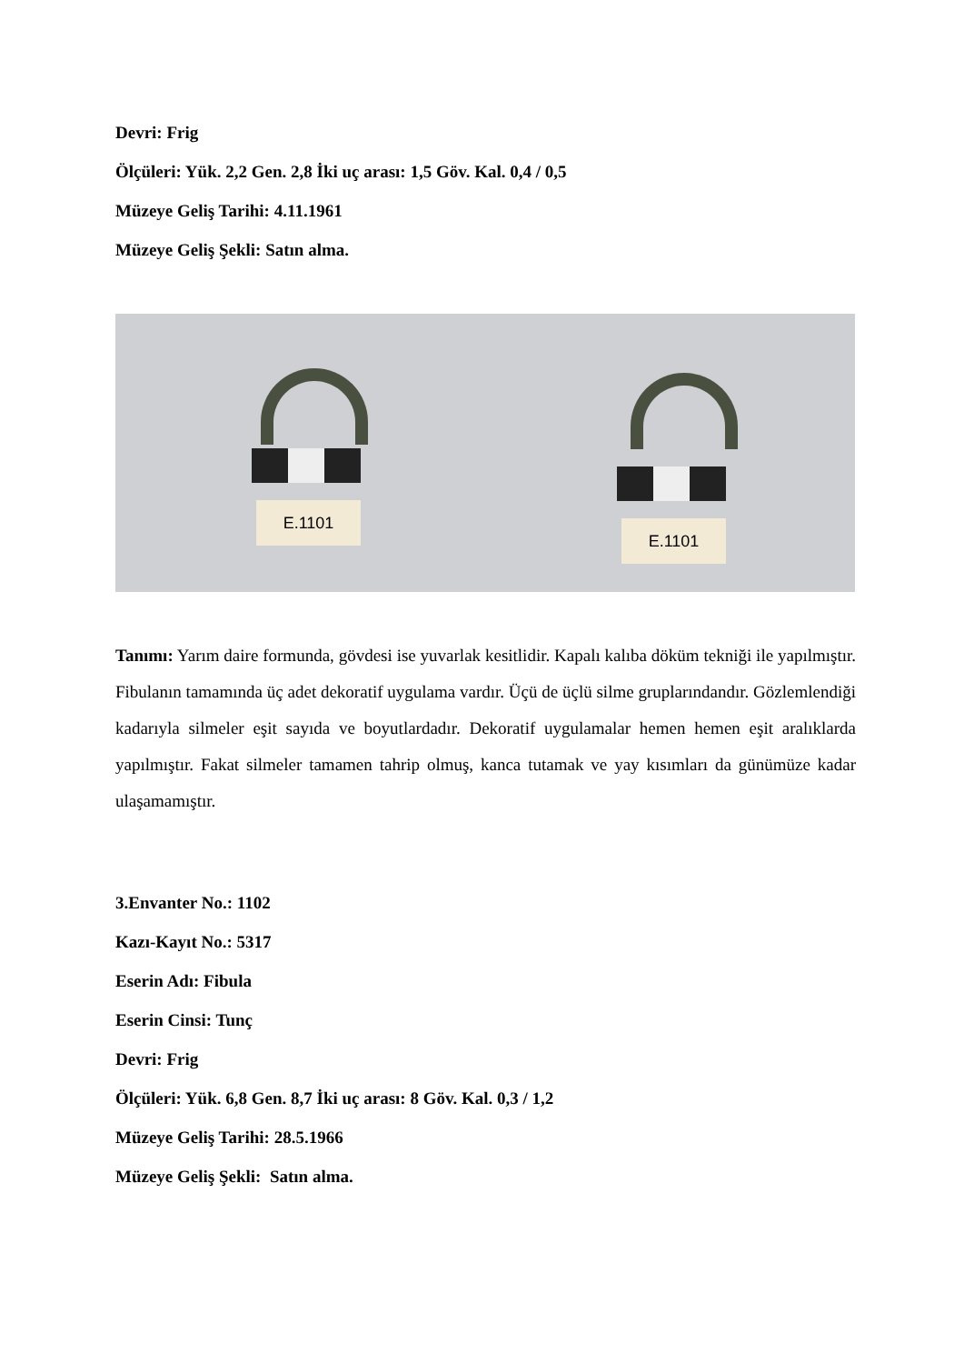Devri: Frig
Ölçüleri: Yük. 2,2 Gen. 2,8 İki uç arası: 1,5 Göv. Kal. 0,4 / 0,5
Müzeye Geliş Tarihi: 4.11.1961
Müzeye Geliş Şekli: Satın alma.
E.1101
E.1101
Tanımı: Yarım daire formunda, gövdesi ise yuvarlak kesitlidir. Kapalı kalıba döküm tekniği ile yapılmıştır. Fibulanın tamamında üç adet dekoratif uygulama vardır. Üçü de üçlü silme gruplarındandır. Gözlemlendiği kadarıyla silmeler eşit sayıda ve boyutlardadır. Dekoratif uygulamalar hemen hemen eşit aralıklarda yapılmıştır. Fakat silmeler tamamen tahrip olmuş, kanca tutamak ve yay kısımları da günümüze kadar ulaşamamıştır.
3.Envanter No.: 1102
Kazı-Kayıt No.: 5317
Eserin Adı: Fibula
Eserin Cinsi: Tunç
Devri: Frig
Ölçüleri: Yük. 6,8 Gen. 8,7 İki uç arası: 8 Göv. Kal. 0,3 / 1,2
Müzeye Geliş Tarihi: 28.5.1966
Müzeye Geliş Şekli: Satın alma.